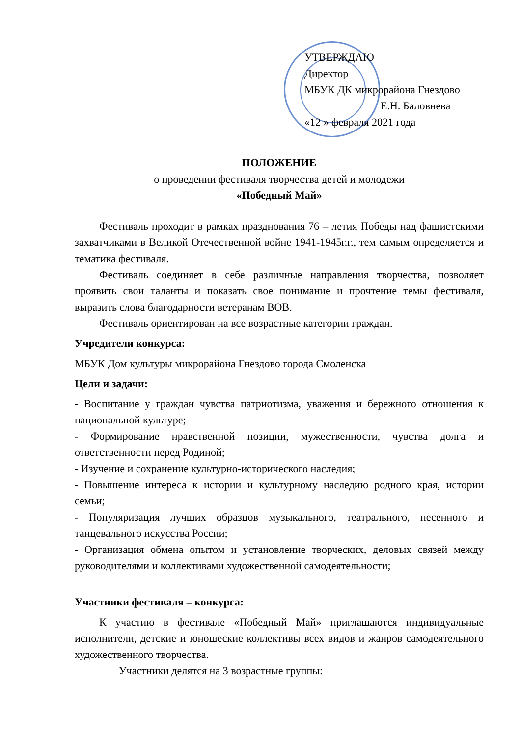УТВЕРЖДАЮ
Директор
МБУК ДК микрорайона Гнездово
Е.Н. Баловнева
«12 » февраля 2021 года
ПОЛОЖЕНИЕ
о проведении фестиваля творчества детей и молодежи
«Победный Май»
Фестиваль проходит в рамках празднования 76 – летия Победы над фашистскими захватчиками в Великой Отечественной войне 1941-1945г.г., тем самым определяется и тематика фестиваля.
Фестиваль соединяет в себе различные направления творчества, позволяет проявить свои таланты и показать свое понимание и прочтение темы фестиваля, выразить слова благодарности ветеранам ВОВ.
Фестиваль ориентирован на все возрастные категории граждан.
Учредители конкурса:
МБУК Дом культуры микрорайона Гнездово города Смоленска
Цели и задачи:
- Воспитание у граждан чувства патриотизма, уважения и бережного отношения к национальной культуре;
- Формирование нравственной позиции, мужественности, чувства долга и ответственности перед Родиной;
- Изучение и сохранение культурно-исторического наследия;
- Повышение интереса к истории и культурному наследию родного края, истории семьи;
- Популяризация лучших образцов музыкального, театрального, песенного и танцевального искусства России;
- Организация обмена опытом и установление творческих, деловых связей между руководителями и коллективами художественной самодеятельности;
Участники фестиваля – конкурса:
К участию в фестивале «Победный Май» приглашаются индивидуальные исполнители, детские и юношеские коллективы всех видов и жанров самодеятельного художественного творчества.
Участники делятся на 3 возрастные группы: